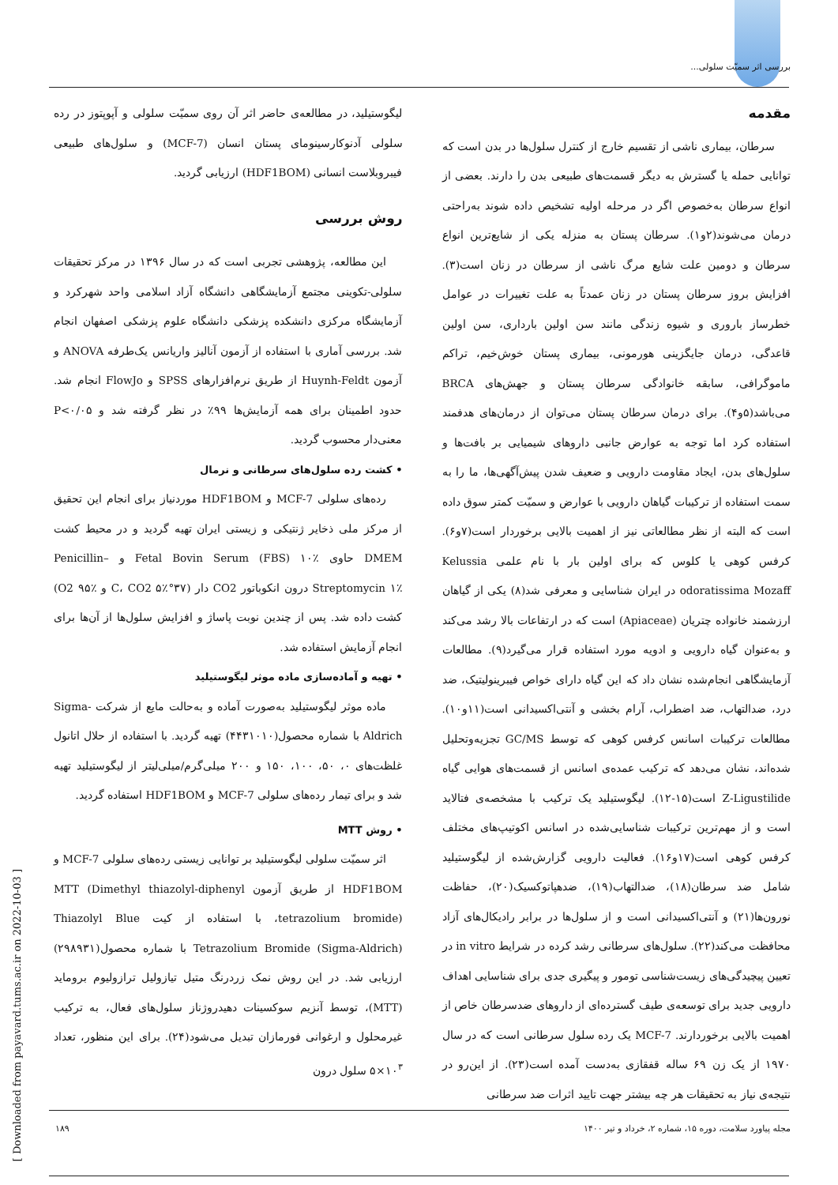بررسی اثر سمیّت سلولی...
مقدمه
سرطان، بیماری ناشی از تقسیم خارج از کنترل سلول‌ها در بدن است که توانایی حمله یا گسترش به دیگر قسمت‌های طبیعی بدن را دارند. بعضی از انواع سرطان به‌خصوص اگر در مرحله اولیه تشخیص داده شوند به‌راحتی درمان می‌شوند(۲و۱). سرطان پستان به منزله یکی از شایع‌ترین انواع سرطان و دومین علت شایع مرگ ناشی از سرطان در زنان است(۳). افزایش بروز سرطان پستان در زنان عمدتاً به علت تغییرات در عوامل خطرساز باروری و شیوه زندگی مانند سن اولین بارداری، سن اولین قاعدگی، درمان جایگزینی هورمونی، بیماری پستان خوش‌خیم، تراکم ماموگرافی، سابقه خانوادگی سرطان پستان و جهش‌های BRCA می‌باشد(۵و۴). برای درمان سرطان پستان می‌توان از درمان‌های هدفمند استفاده کرد اما توجه به عوارض جانبی داروهای شیمیایی بر بافت‌ها و سلول‌های بدن، ایجاد مقاومت دارویی و ضعیف شدن پیش‌آگهی‌ها، ما را به سمت استفاده از ترکیبات گیاهان دارویی با عوارض و سمیّت کمتر سوق داده است که البته از نظر مطالعاتی نیز از اهمیت بالایی برخوردار است(۷و۶). کرفس کوهی یا کلوس که برای اولین بار با نام علمی Kelussia odoratissima Mozaff در ایران شناسایی و معرفی شد(۸) یکی از گیاهان ارزشمند خانواده چتریان (Apiaceae) است که در ارتفاعات بالا رشد می‌کند و به‌عنوان گیاه دارویی و ادویه مورد استفاده قرار می‌گیرد(۹). مطالعات آزمایشگاهی انجام‌شده نشان داد که این گیاه دارای خواص فیبرینولیتیک، ضد درد، ضدالتهاب، ضد اضطراب، آرام بخشی و آنتی‌اکسیدانی است(۱۱و۱۰). مطالعات ترکیبات اسانس کرفس کوهی که توسط GC/MS تجزیه‌وتحلیل شده‌اند، نشان می‌دهد که ترکیب عمده‌ی اسانس از قسمت‌های هوایی گیاه Z-Ligustilide است(۱۵-۱۲). لیگوستیلید یک ترکیب با مشخصه‌ی فتالاید است و از مهم‌ترین ترکیبات شناسایی‌شده در اسانس اکوتیپ‌های مختلف کرفس کوهی است(۱۷و۱۶). فعالیت دارویی گزارش‌شده از لیگوستیلید شامل ضد سرطان(۱۸)، ضدالتهاب(۱۹)، ضدهپاتوکسیک(۲۰)، حفاظت نورون‌ها(۲۱) و آنتی‌اکسیدانی است و از سلول‌ها در برابر رادیکال‌های آزاد محافظت می‌کند(۲۲). سلول‌های سرطانی رشد کرده در شرایط in vitro در تعیین پیچیدگی‌های زیست‌شناسی تومور و پیگیری جدی برای شناسایی اهداف دارویی جدید برای توسعه‌ی طیف گسترده‌ای از داروهای ضدسرطان خاص از اهمیت بالایی برخوردارند. MCF-7 یک رده سلول سرطانی است که در سال ۱۹۷۰ از یک زن ۶۹ ساله قفقازی به‌دست آمده است(۲۳). از این‌رو در نتیجه‌ی نیاز به تحقیقات هر چه بیشتر جهت تایید اثرات ضد سرطانی
لیگوستیلید، در مطالعه‌ی حاضر اثر آن روی سمیّت سلولی و آپوپتوز در رده سلولی آدنوکارسینومای پستان انسان (MCF-7) و سلول‌های طبیعی فیبروبلاست انسانی (HDF1BOM) ارزیابی گردید.
روش بررسی
این مطالعه، پژوهشی تجربی است که در سال ۱۳۹۶ در مرکز تحقیقات سلولی-تکوینی مجتمع آزمایشگاهی دانشگاه آزاد اسلامی واحد شهرکرد و آزمایشگاه مرکزی دانشکده پزشکی دانشگاه علوم پزشکی اصفهان انجام شد. بررسی آماری با استفاده از آزمون آنالیز واریانس یک‌طرفه ANOVA و آزمون Huynh-Feldt از طریق نرم‌افزارهای SPSS و FlowJo انجام شد. حدود اطمینان برای همه آزمایش‌ها ۹۹٪ در نظر گرفته شد و P<۰/۰۵ معنی‌دار محسوب گردید.
• کشت رده سلول‌های سرطانی و نرمال
رده‌های سلولی MCF-7 و HDF1BOM موردنیاز برای انجام این تحقیق از مرکز ملی ذخایر ژنتیکی و زیستی ایران تهیه گردید و در محیط کشت DMEM حاوی Fetal Bovin Serum (FBS) ۱۰٪ و Penicillin–Streptomycin ۱٪ درون انکوباتور CO2 دار (۳۷°C، CO2 ۵٪ و O2 ۹۵٪) کشت داده شد. پس از چندین نوبت پاساژ و افزایش سلول‌ها از آن‌ها برای انجام آزمایش استفاده شد.
• تهیه و آماده‌سازی ماده موثر لیگوستیلید
ماده موثر لیگوستیلید به‌صورت آماده و به‌حالت مایع از شرکت Sigma-Aldrich با شماره محصول(۴۴۳۱۰۱۰) تهیه گردید. با استفاده از حلال اتانول غلظت‌های ۰، ۵۰، ۱۰۰، ۱۵۰ و ۲۰۰ میلی‌گرم/میلی‌لیتر از لیگوستیلید تهیه شد و برای تیمار رده‌های سلولی MCF-7 و HDF1BOM استفاده گردید.
• روش MTT
اثر سمیّت سلولی لیگوستیلید بر توانایی زیستی رده‌های سلولی MCF-7 و HDF1BOM از طریق آزمون MTT (Dimethyl thiazolyl-diphenyl tetrazolium bromide)، با استفاده از کیت Thiazolyl Blue Tetrazolium Bromide (Sigma-Aldrich) با شماره محصول(۲۹۸۹۳۱) ارزیابی شد. در این روش نمک زردرنگ متیل تیازولیل ترازولیوم بروماید (MTT)، توسط آنزیم سوکسینات دهیدروژناز سلول‌های فعال، به ترکیب غیرمحلول و ارغوانی فورمازان تبدیل می‌شود(۲۴). برای این منظور، تعداد ۱۰<sup>۳</sup>×۵ سلول درون
مجله پیاورد سلامت، دوره ۱۵، شماره ۲، خرداد و تیر ۱۴۰۰ ۱۸۹
[ Downloaded from payavard.tums.ac.ir on 2022-10-03 ]